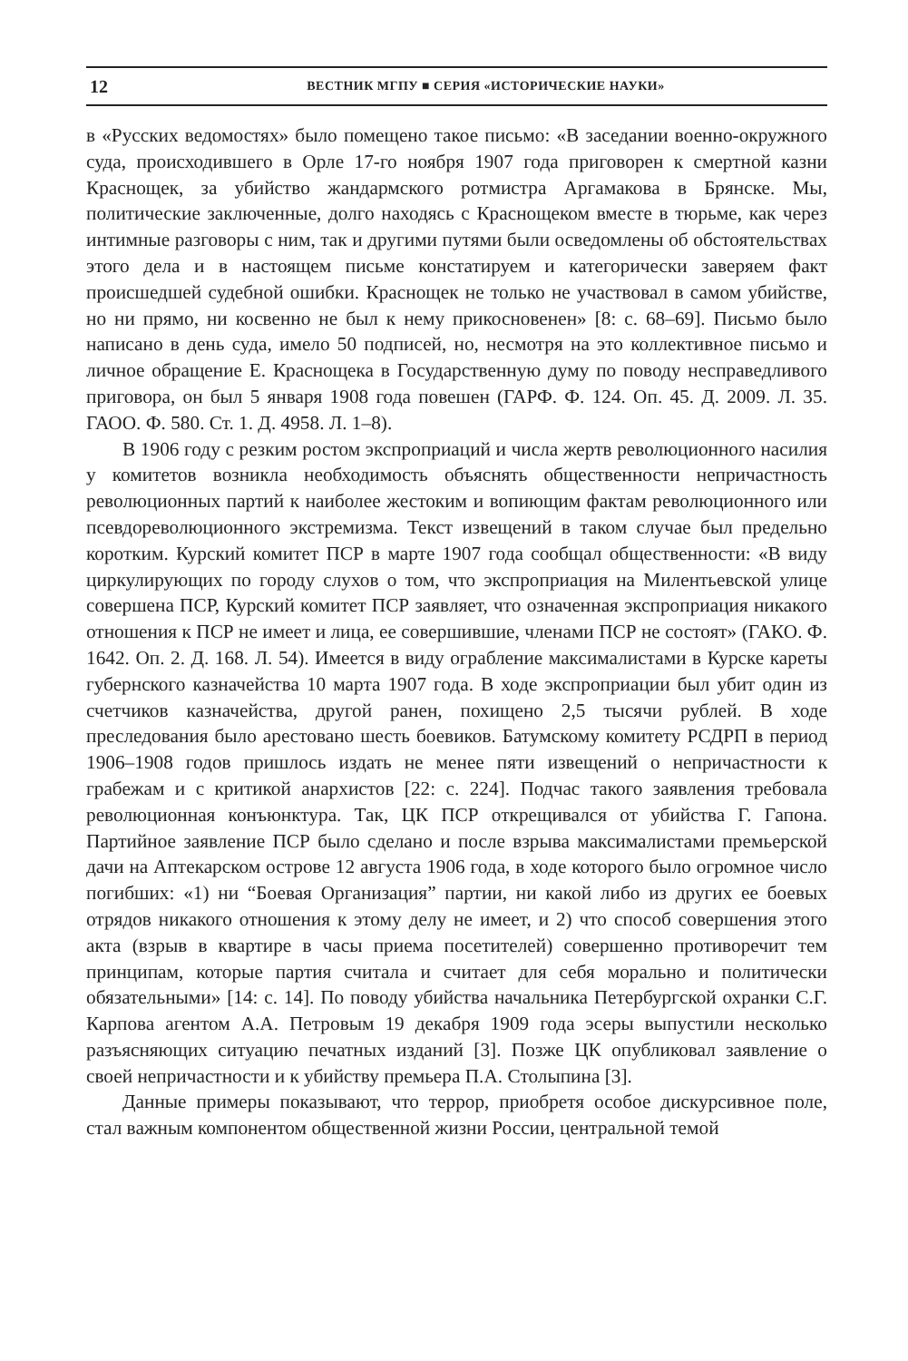12 ВЕСТНИК МГПУ ■ СЕРИЯ «ИСТОРИЧЕСКИЕ НАУКИ»
в «Русских ведомостях» было помещено такое письмо: «В заседании военно-окружного суда, происходившего в Орле 17-го ноября 1907 года приговорен к смертной казни Краснощек, за убийство жандармского ротмистра Аргамакова в Брянске. Мы, политические заключенные, долго находясь с Краснощеком вместе в тюрьме, как через интимные разговоры с ним, так и другими путями были осведомлены об обстоятельствах этого дела и в настоящем письме констатируем и категорически заверяем факт происшедшей судебной ошибки. Краснощек не только не участвовал в самом убийстве, но ни прямо, ни косвенно не был к нему прикосновенен» [8: с. 68–69]. Письмо было написано в день суда, имело 50 подписей, но, несмотря на это коллективное письмо и личное обращение Е. Краснощека в Государственную думу по поводу несправедливого приговора, он был 5 января 1908 года повешен (ГАРФ. Ф. 124. Оп. 45. Д. 2009. Л. 35. ГАОО. Ф. 580. Ст. 1. Д. 4958. Л. 1–8).
В 1906 году с резким ростом экспроприаций и числа жертв революционного насилия у комитетов возникла необходимость объяснять общественности непричастность революционных партий к наиболее жестоким и вопиющим фактам революционного или псевдореволюционного экстремизма. Текст извещений в таком случае был предельно коротким. Курский комитет ПСР в марте 1907 года сообщал общественности: «В виду циркулирующих по городу слухов о том, что экспроприация на Милентьевской улице совершена ПСР, Курский комитет ПСР заявляет, что означенная экспроприация никакого отношения к ПСР не имеет и лица, ее совершившие, членами ПСР не состоят» (ГАКО. Ф. 1642. Оп. 2. Д. 168. Л. 54). Имеется в виду ограбление максималистами в Курске кареты губернского казначейства 10 марта 1907 года. В ходе экспроприации был убит один из счетчиков казначейства, другой ранен, похищено 2,5 тысячи рублей. В ходе преследования было арестовано шесть боевиков. Батумскому комитету РСДРП в период 1906–1908 годов пришлось издать не менее пяти извещений о непричастности к грабежам и с критикой анархистов [22: с. 224]. Подчас такого заявления требовала революционная конъюнктура. Так, ЦК ПСР открещивался от убийства Г. Гапона. Партийное заявление ПСР было сделано и после взрыва максималистами премьерской дачи на Аптекарском острове 12 августа 1906 года, в ходе которого было огромное число погибших: «1) ни “Боевая Организация” партии, ни какой либо из других ее боевых отрядов никакого отношения к этому делу не имеет, и 2) что способ совершения этого акта (взрыв в квартире в часы приема посетителей) совершенно противоречит тем принципам, которые партия считала и считает для себя морально и политически обязательными» [14: с. 14]. По поводу убийства начальника Петербургской охранки С.Г. Карпова агентом А.А. Петровым 19 декабря 1909 года эсеры выпустили несколько разъясняющих ситуацию печатных изданий [3]. Позже ЦК опубликовал заявление о своей непричастности и к убийству премьера П.А. Столыпина [3].
Данные примеры показывают, что террор, приобретя особое дискурсивное поле, стал важным компонентом общественной жизни России, центральной темой